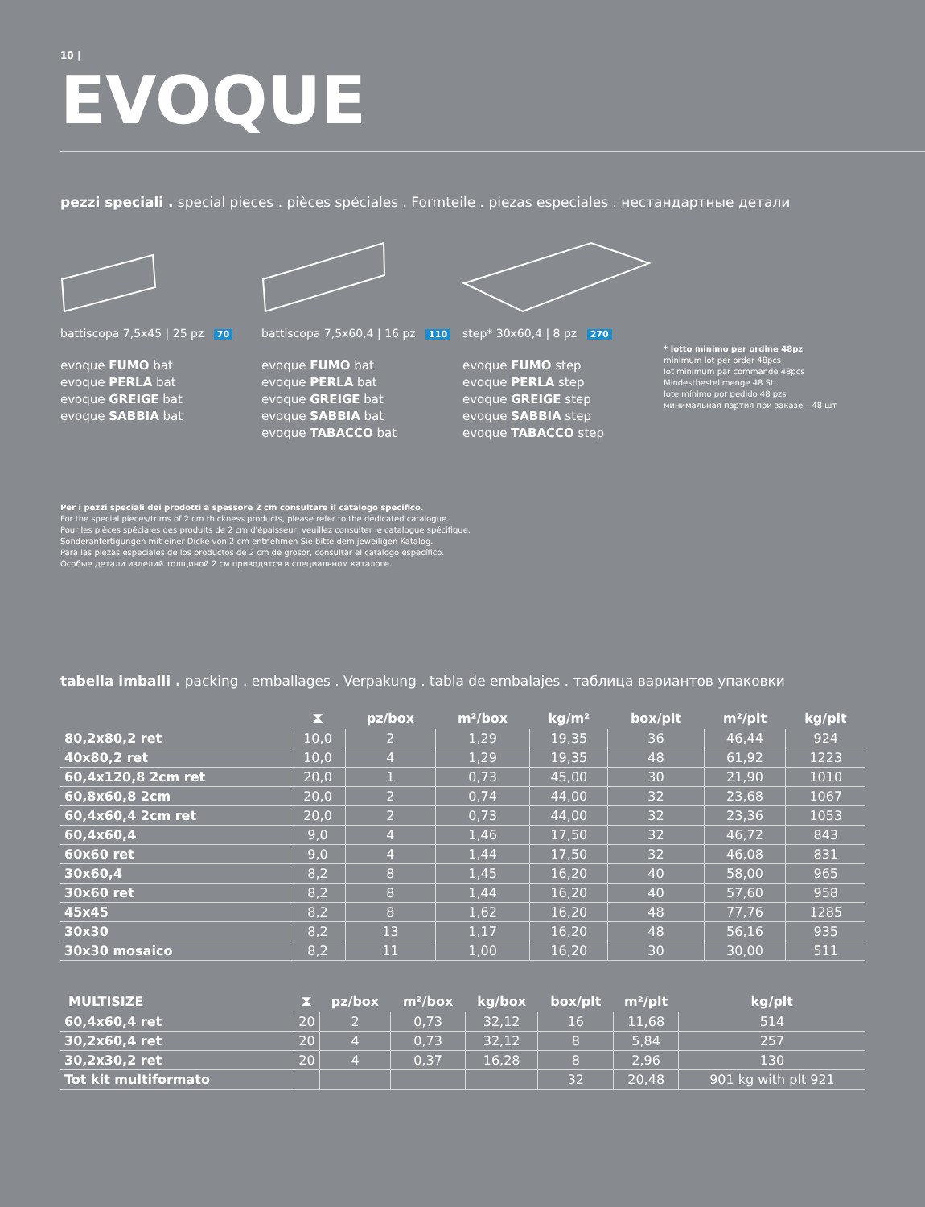10 |
EVOQUE
pezzi speciali . special pieces . pièces spéciales . Formteile . piezas especiales . нестандартные детали
battiscopa 7,5x45 | 25 pz 70
evoque FUMO bat
evoque PERLA bat
evoque GREIGE bat
evoque SABBIA bat
battiscopa 7,5x60,4 | 16 pz 110
evoque FUMO bat
evoque PERLA bat
evoque GREIGE bat
evoque SABBIA bat
evoque TABACCO bat
step* 30x60,4 | 8 pz 270
evoque FUMO step
evoque PERLA step
evoque GREIGE step
evoque SABBIA step
evoque TABACCO step
* lotto minimo per ordine 48pz
minimum lot per order 48pcs
lot minimum par commande 48pcs
Mindestbestellmenge 48 St.
lote mínimo por pedido 48 pzs
минимальная партия при заказе – 48 шт
Per i pezzi speciali dei prodotti a spessore 2 cm consultare il catalogo specifico.
For the special pieces/trims of 2 cm thickness products, please refer to the dedicated catalogue.
Pour les pièces spéciales des produits de 2 cm d'épaisseur, veuillez consulter le catalogue spécifique.
Sonderanfertigungen mit einer Dicke von 2 cm entnehmen Sie bitte dem jeweiligen Katalog.
Para las piezas especiales de los productos de 2 cm de grosor, consultar el catálogo específico.
Особые детали изделий толщиной 2 см приводятся в специальном каталоге.
tabella imballi . packing . emballages . Verpakung . tabla de embalajes . таблица вариантов упаковки
| | ⧗ | pz/box | m²/box | kg/m² | box/plt | m²/plt | kg/plt |
| --- | --- | --- | --- | --- | --- | --- | --- |
| 80,2x80,2 ret | 10,0 | 2 | 1,29 | 19,35 | 36 | 46,44 | 924 |
| 40x80,2 ret | 10,0 | 4 | 1,29 | 19,35 | 48 | 61,92 | 1223 |
| 60,4x120,8 2cm ret | 20,0 | 1 | 0,73 | 45,00 | 30 | 21,90 | 1010 |
| 60,8x60,8 2cm | 20,0 | 2 | 0,74 | 44,00 | 32 | 23,68 | 1067 |
| 60,4x60,4 2cm ret | 20,0 | 2 | 0,73 | 44,00 | 32 | 23,36 | 1053 |
| 60,4x60,4 | 9,0 | 4 | 1,46 | 17,50 | 32 | 46,72 | 843 |
| 60x60 ret | 9,0 | 4 | 1,44 | 17,50 | 32 | 46,08 | 831 |
| 30x60,4 | 8,2 | 8 | 1,45 | 16,20 | 40 | 58,00 | 965 |
| 30x60 ret | 8,2 | 8 | 1,44 | 16,20 | 40 | 57,60 | 958 |
| 45x45 | 8,2 | 8 | 1,62 | 16,20 | 48 | 77,76 | 1285 |
| 30x30 | 8,2 | 13 | 1,17 | 16,20 | 48 | 56,16 | 935 |
| 30x30 mosaico | 8,2 | 11 | 1,00 | 16,20 | 30 | 30,00 | 511 |
| MULTISIZE | ⧗ | pz/box | m²/box | kg/box | box/plt | m²/plt | kg/plt |
| --- | --- | --- | --- | --- | --- | --- | --- |
| 60,4x60,4 ret | 20 | 2 | 0,73 | 32,12 | 16 | 11,68 | 514 |
| 30,2x60,4 ret | 20 | 4 | 0,73 | 32,12 | 8 | 5,84 | 257 |
| 30,2x30,2 ret | 20 | 4 | 0,37 | 16,28 | 8 | 2,96 | 130 |
| Tot kit multiformato | | | | | 32 | 20,48 | 901 kg with plt 921 |